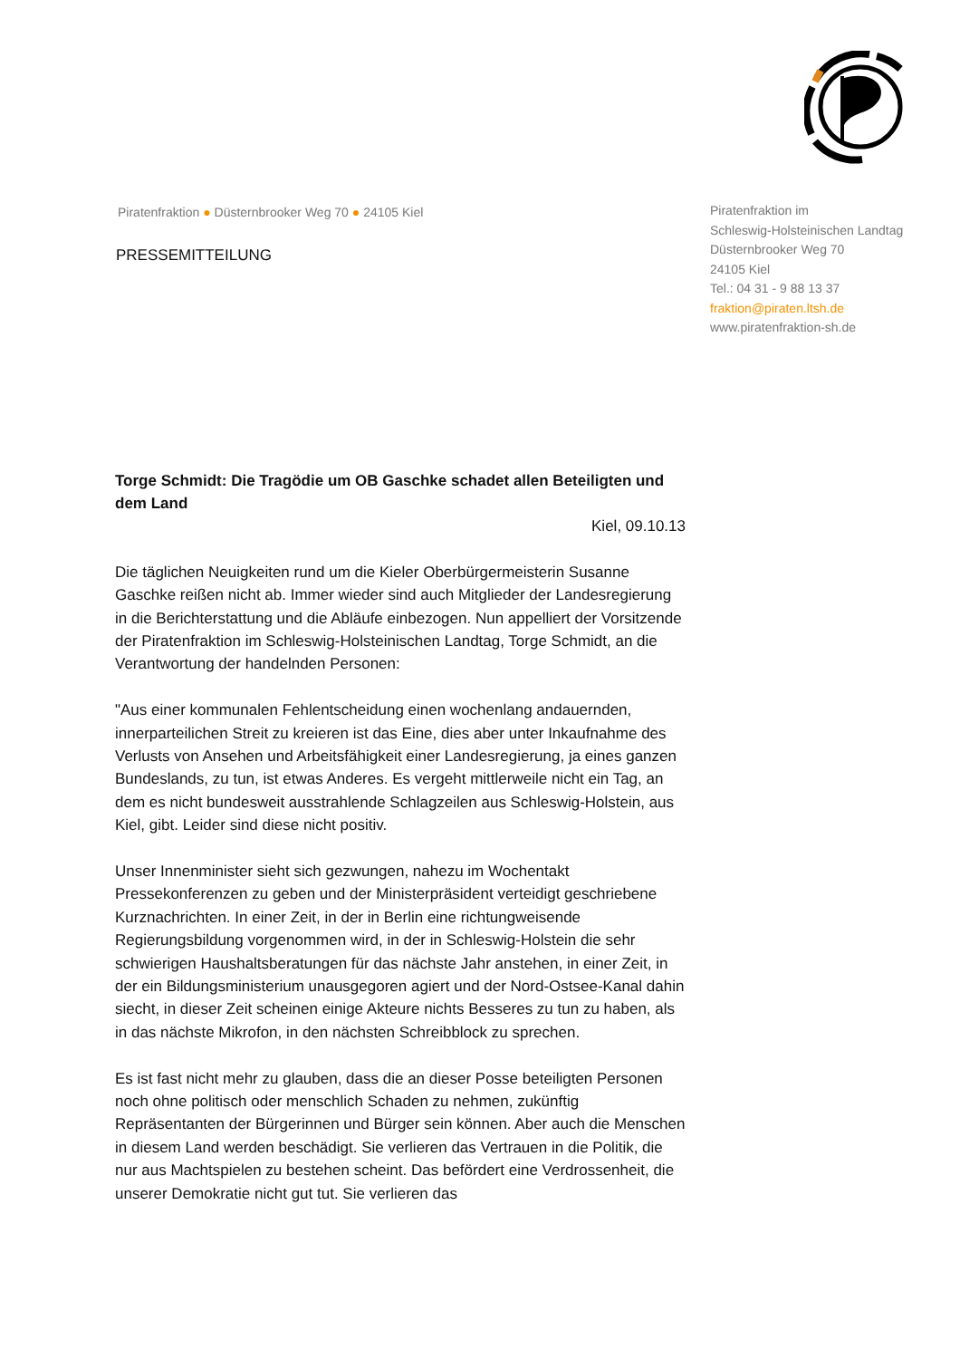Piratenfraktion ● Düsternbrooker Weg 70 ● 24105 Kiel
PRESSEMITTEILUNG
Piratenfraktion im
Schleswig-Holsteinischen Landtag
Düsternbrooker Weg 70
24105 Kiel
Tel.: 04 31 - 9 88 13 37
fraktion@piraten.ltsh.de
www.piratenfraktion-sh.de
Torge Schmidt: Die Tragödie um OB Gaschke schadet allen Beteiligten und dem Land
Kiel, 09.10.13
Die täglichen Neuigkeiten rund um die Kieler Oberbürgermeisterin Susanne Gaschke reißen nicht ab. Immer wieder sind auch Mitglieder der Landesregierung in die Berichterstattung und die Abläufe einbezogen. Nun appelliert der Vorsitzende der Piratenfraktion im Schleswig-Holsteinischen Landtag, Torge Schmidt, an die Verantwortung der handelnden Personen:
"Aus einer kommunalen Fehlentscheidung einen wochenlang andauernden, innerparteilichen Streit zu kreieren ist das Eine, dies aber unter Inkaufnahme des Verlusts von Ansehen und Arbeitsfähigkeit einer Landesregierung, ja eines ganzen Bundeslands, zu tun, ist etwas Anderes. Es vergeht mittlerweile nicht ein Tag, an dem es nicht bundesweit ausstrahlende Schlagzeilen aus Schleswig-Holstein, aus Kiel, gibt. Leider sind diese nicht positiv.
Unser Innenminister sieht sich gezwungen, nahezu im Wochentakt Pressekonferenzen zu geben und der Ministerpräsident verteidigt geschriebene Kurznachrichten. In einer Zeit, in der in Berlin eine richtungweisende Regierungsbildung vorgenommen wird, in der in Schleswig-Holstein die sehr schwierigen Haushaltsberatungen für das nächste Jahr anstehen, in einer Zeit, in der ein Bildungsministerium unausgegoren agiert und der Nord-Ostsee-Kanal dahin siecht, in dieser Zeit scheinen einige Akteure nichts Besseres zu tun zu haben, als in das nächste Mikrofon, in den nächsten Schreibblock zu sprechen.
Es ist fast nicht mehr zu glauben, dass die an dieser Posse beteiligten Personen noch ohne politisch oder menschlich Schaden zu nehmen, zukünftig Repräsentanten der Bürgerinnen und Bürger sein können. Aber auch die Menschen in diesem Land werden beschädigt. Sie verlieren das Vertrauen in die Politik, die nur aus Machtspielen zu bestehen scheint. Das befördert eine Verdrossenheit, die unserer Demokratie nicht gut tut. Sie verlieren das